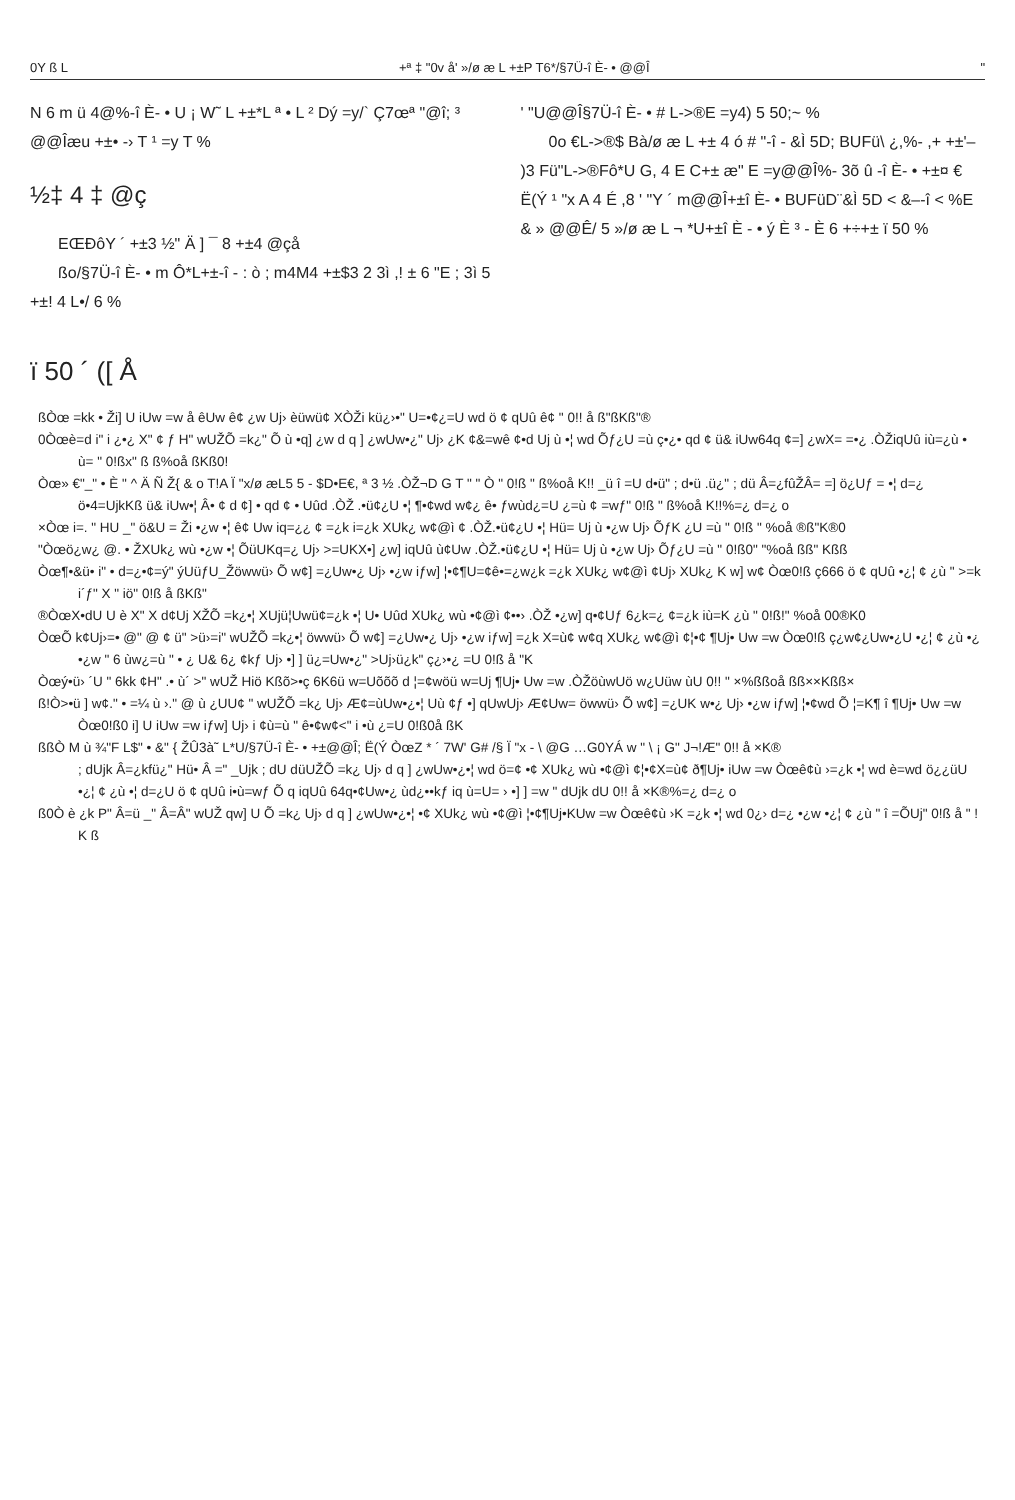0Y ß L +ª ‡ "0v å' »/ø æ L +±P T6*/§7Ü‑î È- • @@Î "
N 6 m ü 4@%‑î È- • U ¡ W˜ L +±*L ª • L ² Dý =y/` Ç7œª "@î; ³ @@Îæu +±• -› T ¹ =y T %
½‡ 4 ‡ @ç
EŒÐôY ´ +±3 ½" Ä ] ¯ 8 +±4 @çå
ßo/§7Ü‑î È- • m Ô*L+±‑î - : ò ; m4M4 +±$3 2 3ì ,! ± 6 "E ; 3ì 5 +±! 4 L•/ 6 %
' "U@@Î§7Ü‑î È- • # L->®E =y4) 5 50;~ %
0o €L->®$ Bà/ø æ L +± 4 ó # "-î - &Ì 5D; BUFü\ ¿,%- ,+ +±'– )3 Fü"L->®Fô*U G, 4 E C+± æ" E =y@@Î%- 3õ û -î È- • +±¤ € Ë(Ý ¹ "x A 4 É ,8 ' "Y ´ m@@Î+±î È- • BUFüD¨&Ì 5D < &–-î < %E & » @@Ê/ 5 »/ø æ L ¬ *U+±î È - • ý È ³ - È 6 +÷+± ï 50 %
ï 50 ´ ([ Å
ßÒœ =kk • Ži] U iUw =w å êUw ê¢ ¿w Uj› èüwü¢ XÒŽi kü¿›•" U=•¢¿=U wd ö ¢ qUû ê¢ " 0!! å ß"ßKß"®
0Òœè=d i" i ¿•¿ X" ¢ ƒ H" wUŽÕ =k¿" Õ ù •q] ¿w d q ] ¿wUw•¿" Uj› ¿K ¢&=wê ¢•d Uj ù •¦ wd Õƒ¿U =ù ç•¿• qd ¢ ü& iUw64q ¢=] ¿wX= =•¿ .ÒŽiqUû iù=¿ù • ù= " 0!ßx" ß ß%oå ßKß0!
Òœ» €"_" • È " ^ Ä Ñ Ž{ & o T!A Ï "x/ø æL5 5 - $D•E€, ª 3 ½ .ÒŽ¬D G T " " Ò " 0!ß " ß%oå K!! _ü î =U d•ü" ; d•ü .ü¿" ; dü Â=¿fûŽÂ= =] ö¿Uƒ = •¦ d=¿ ö•4=UjkKß ü& iUw•¦ Â• ¢ d ¢] • qd ¢ • Uûd .ÒŽ .•ü¢¿U •¦ ¶•¢wd w¢¿ ê• ƒwùd¿=U ¿=ù ¢ =wƒ" 0!ß " ß%oå K!!%=¿ d=¿ o
×Òœ i=. " HU _" ö&U = Ži •¿w •¦ ê¢ Uw iq=¿¿ ¢ =¿k i=¿k XUk¿ w¢@ì ¢ .ÒŽ.•ü¢¿U •¦ Hü= Uj ù •¿w Uj› ÕƒK ¿U =ù " 0!ß " %oå ®ß"K®0
"Òœö¿w¿ @. • ŽXUk¿ wù •¿w •¦ ÕüUKq=¿ Uj› >=UKX•] ¿w] iqUû ù¢Uw .ÒŽ.•ü¢¿U •¦ Hü= Uj ù •¿w Uj› Õƒ¿U =ù " 0!ß0" "%oå ßß" Kßß
Òœ¶•&ü• i" • d=¿•¢=ý" ýUüƒU_Žöwwü› Õ w¢] =¿Uw•¿ Uj› •¿w iƒw] ¦•¢¶U=¢ê•=¿w¿k =¿k XUk¿ w¢@ì ¢Uj› XUk¿ K w] w¢ Òœ0!ß ç666 ö ¢ qUû •¿¦ ¢ ¿ù " >=k i´ƒ" X " iö" 0!ß å ßKß"
®ÒœX•dU U è X" X d¢Uj XŽÕ =k¿•¦ XUjü¦Uwü¢=¿k •¦ U• Uûd XUk¿ wù •¢@ì ¢••› .ÒŽ •¿w] q•¢Uƒ 6¿k=¿ ¢=¿k iù=K ¿ù " 0!ß!" %oå 00®K0
ÒœÕ k¢Uj›=• @" @ ¢ ü" >ü›=i" wUŽÕ =k¿•¦ öwwü› Õ w¢] =¿Uw•¿ Uj› •¿w iƒw] =¿k X=ù¢ w¢q XUk¿ w¢@ì ¢¦•¢ ¶Uj• Uw =w Òœ0!ß ç¿w¢¿Uw•¿U •¿¦ ¢ ¿ù •¿ •¿w " 6 ùw¿=ù " • ¿ U& 6¿ ¢kƒ Uj› •] ] ü¿=Uw•¿" >Uj›ü¿k" ç¿›•¿ =U 0!ß å "K
Òœý•ü› ´U " 6kk ¢H" .• ù´ >" wUŽ Hiö Kßõ>•ç 6K6ü w=Uõõõ d ¦=¢wöü w=Uj ¶Uj• Uw =w .ÒŽöùwUö w¿Uüw ùU 0!! " ×%ßßoå ßß××Kßß×
ß!Ò>•ü ] w¢." • =¼ ù ›." @ ù ¿UU¢ " wUŽÕ =k¿ Uj› Æ¢=ùUw•¿•¦ Uù ¢ƒ •] qUwUj› Æ¢Uw= öwwü› Õ w¢] =¿UK w•¿ Uj› •¿w iƒw] ¦•¢wd Õ ¦=K¶ î ¶Uj• Uw =w Òœ0!ß0 i] U iUw =w iƒw] Uj› i ¢ù=ù " ê•¢w¢<" i •ù ¿=U 0!ß0å ßK
ßßÒ M ù ¾"F L$" • &" { ŽÛ3à˜ L*U/§7Ü‑î È- • +±@@Î; Ë(Ý ÒœZ * ´ 7W' G# /§ Ï "x - \ @G …G0YÁ w " \ ¡ G" J¬!Æ" 0!! å ×K®
; dUjk Â=¿kfü¿" Hü• Â =" _Ujk ; dU düUŽÕ =k¿ Uj› d q ] ¿wUw•¿•¦ wd ö=¢ •¢ XUk¿ wù •¢@ì ¢¦•¢X=ù¢ ð¶Uj• iUw =w Òœê¢ù ›=¿k •¦ wd è=wd ö¿¿üU •¿¦ ¢ ¿ù •¦ d=¿U ö ¢ qUû i•ù=wƒ Õ q iqUû 64q•¢Uw•¿ ùd¿••kƒ iq ù=U= › •] ] =w " dUjk dU 0!! å ×K®%=¿ d=¿ o
ß0Ò è ¿k P" Â=ü _" Â=Â" wUŽ qw] U Õ =k¿ Uj› d q ] ¿wUw•¿•¦ •¢ XUk¿ wù •¢@ì ¦•¢¶Uj•KUw =w Òœê¢ù ›K =¿k •¦ wd 0¿› d=¿ •¿w •¿¦ ¢ ¿ù " î =ÕUj" 0!ß å " ! K ß